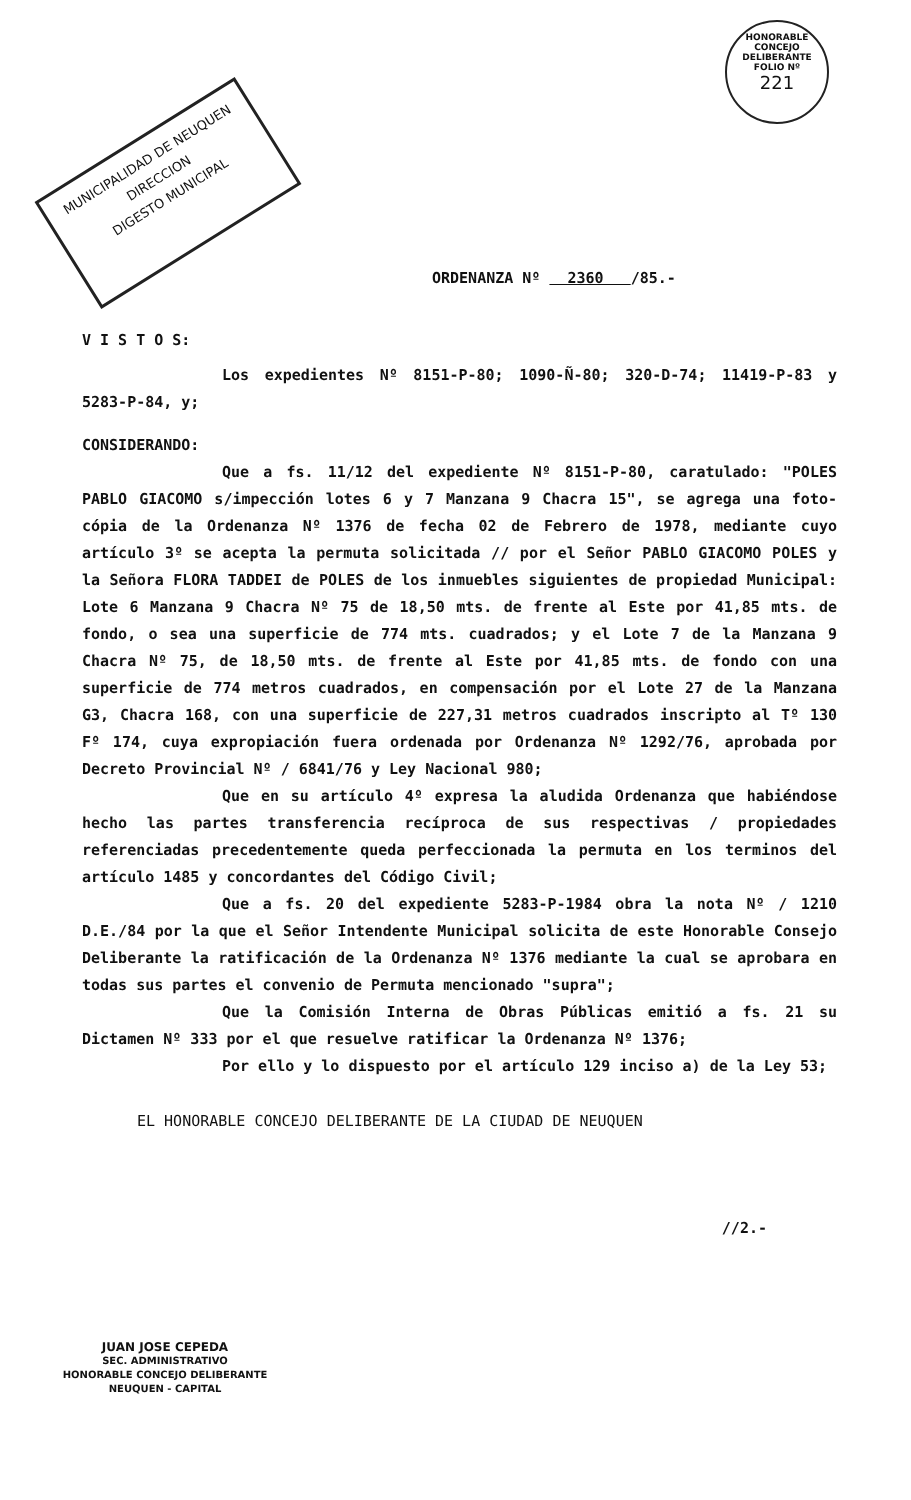MUNICIPALIDAD DE NEUQUEN
DIRECCION
DIGESTO MUNICIPAL
HONORABLE CONCEJO DELIBERANTE
FOLIO Nº
221
ORDENANZA Nº 2360 /85.-
V I S T O S:
Los expedientes Nº 8151-P-80; 1090-Ñ-80; 320-D-74; 11419-P-83 y 5283-P-84, y;
CONSIDERANDO:
Que a fs. 11/12 del expediente Nº 8151-P-80, caratulado: "POLES PABLO GIACOMO s/impección lotes 6 y 7 Manzana 9 Chacra 15", se agrega una foto-cópia de la Ordenanza Nº 1376 de fecha 02 de Febrero de 1978, mediante cuyo artículo 3º se acepta la permuta solicitada // por el Señor PABLO GIACOMO POLES y la Señora FLORA TADDEI de POLES de los inmuebles siguientes de propiedad Municipal: Lote 6 Manzana 9 Chacra Nº 75 de 18,50 mts. de frente al Este por 41,85 mts. de fondo, o sea una superficie de 774 mts. cuadrados; y el Lote 7 de la Manzana 9 Chacra Nº 75, de 18,50 mts. de frente al Este por 41,85 mts. de fondo con una superficie de 774 metros cuadrados, en compensación por el Lote 27 de la Manzana G3, Chacra 168, con una superficie de 227,31 metros cuadrados inscripto al Tº 130 Fº 174, cuya expropiación fuera ordenada por Ordenanza Nº 1292/76, aprobada por Decreto Provincial Nº / 6841/76 y Ley Nacional 980;
Que en su artículo 4º expresa la aludida Ordenanza que habiéndose hecho las partes transferencia recíproca de sus respectivas / propiedades referenciadas precedentemente queda perfeccionada la permuta en los terminos del artículo 1485 y concordantes del Código Civil;
Que a fs. 20 del expediente 5283-P-1984 obra la nota Nº / 1210 D.E./84 por la que el Señor Intendente Municipal solicita de este Honorable Consejo Deliberante la ratificación de la Ordenanza Nº 1376 mediante la cual se aprobara en todas sus partes el convenio de Permuta mencionado "supra";
Que la Comisión Interna de Obras Públicas emitió a fs. 21 su Dictamen Nº 333 por el que resuelve ratificar la Ordenanza Nº 1376;
Por ello y lo dispuesto por el artículo 129 inciso a) de la Ley 53;
EL HONORABLE CONCEJO DELIBERANTE DE LA CIUDAD DE NEUQUEN
//2.-
JUAN JOSE CEPEDA
SEC. ADMINISTRATIVO
HONORABLE CONCEJO DELIBERANTE
NEUQUEN - CAPITAL